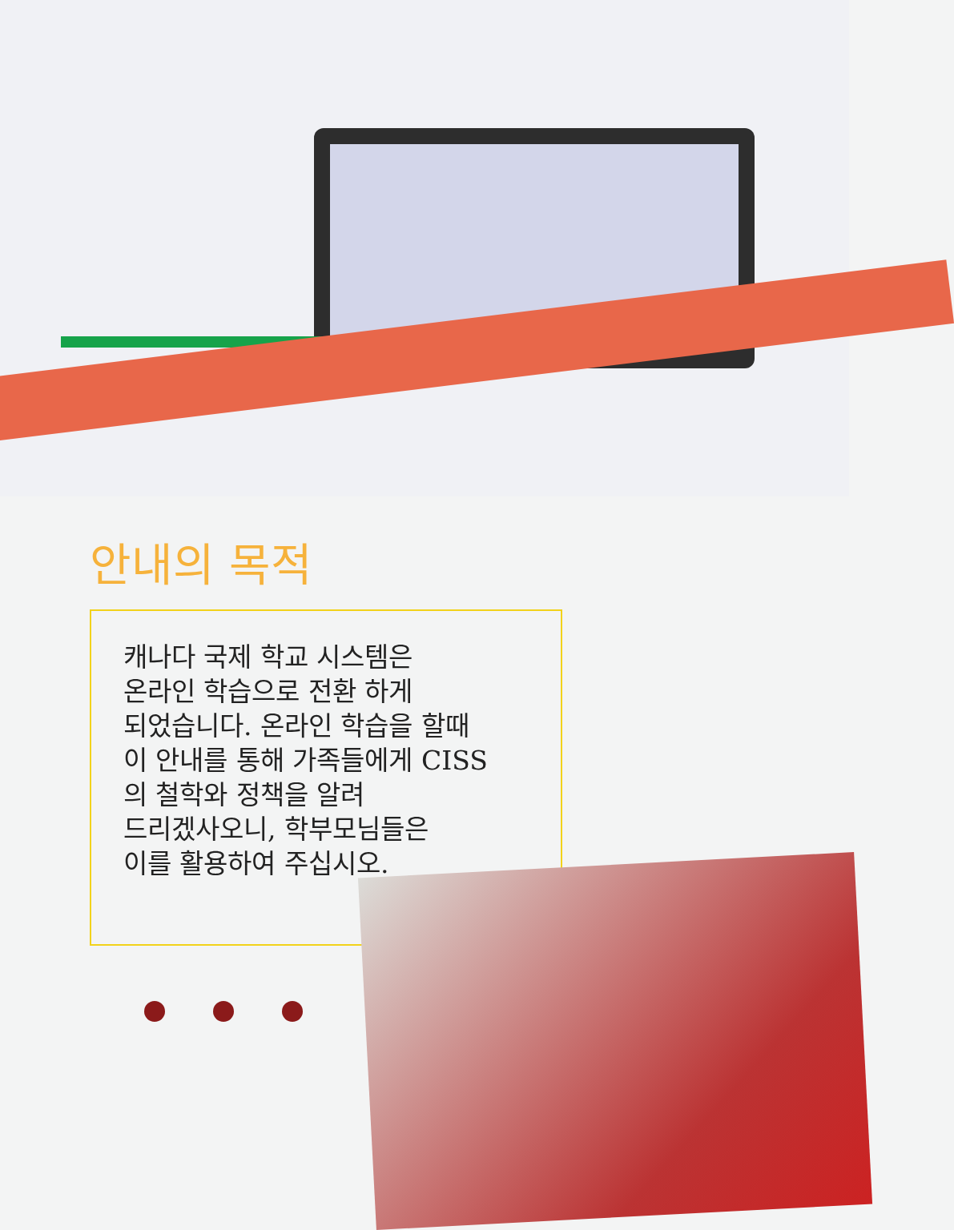안내의 목적
캐나다 국제 학교 시스템은
온라인 학습으로 전환 하게
되었습니다. 온라인 학습을 할때
이 안내를 통해 가족들에게 CISS
의 철학와 정책을 알려
드리겠사오니, 학부모님들은
이를 활용하여 주십시오.